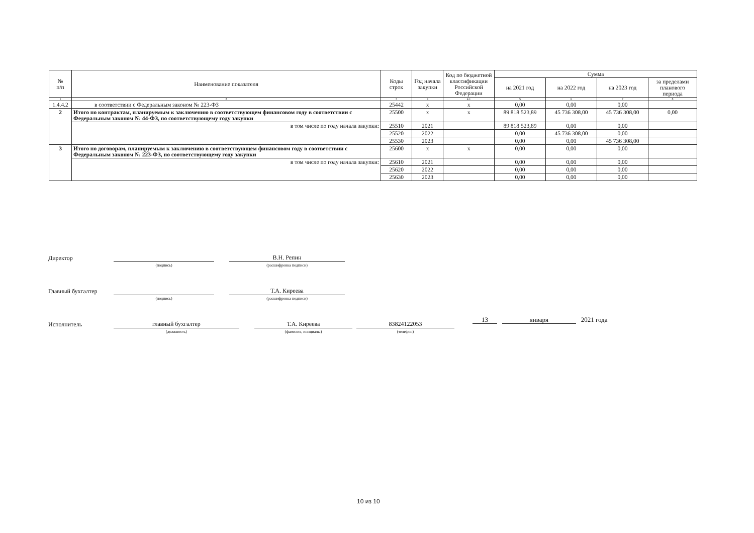| № п/п | Наименование показателя | Коды строк | Год начала закупки | Код по бюджетной классификации Российской Федерации | Сумма | | | |
| --- | --- | --- | --- | --- | --- | --- | --- | --- |
| | | | | | на 2021 год | на 2022 год | на 2023 год | за пределами планового периода |
| 1 | 2 | 3 | 4 | 4.1 | 5 | 6 | 7 | 8 |
| 1.4.4.2 | в соответствии с Федеральным законом № 223-ФЗ | 25442 | x | x | 0,00 | 0,00 | 0,00 | |
| 2 | Итого по контрактам, планируемым к заключению в соответствующем финансовом году в соответствии с Федеральным законом № 44-ФЗ, по соответствующему году закупки | 25500 | x | x | 89 818 523,89 | 45 736 308,00 | 45 736 308,00 | 0,00 |
| | в том числе по году начала закупки: | 25510 | 2021 | | 89 818 523,89 | 0,00 | 0,00 | |
| | | 25520 | 2022 | | 0,00 | 45 736 308,00 | 0,00 | |
| | | 25530 | 2023 | | 0,00 | 0,00 | 45 736 308,00 | |
| 3 | Итого по договорам, планируемым к заключению в соответствующем финансовом году в соответствии с Федеральным законом № 223-ФЗ, по соответствующему году закупки | 25600 | x | x | 0,00 | 0,00 | 0,00 | |
| | в том числе по году начала закупки: | 25610 | 2021 | | 0,00 | 0,00 | 0,00 | |
| | | 25620 | 2022 | | 0,00 | 0,00 | 0,00 | |
| | | 25630 | 2023 | | 0,00 | 0,00 | 0,00 | |
Директор
(подпись)
В.Н. Репин
(расшифровка подписи)
Главный бухгалтер
(подпись)
Т.А. Киреева
(расшифровка подписи)
Исполнитель
главный бухгалтер
(должность)
Т.А. Киреева
(фамилия, инициалы)
83824122053
(телефон)
13 января 2021 года
10 из 10